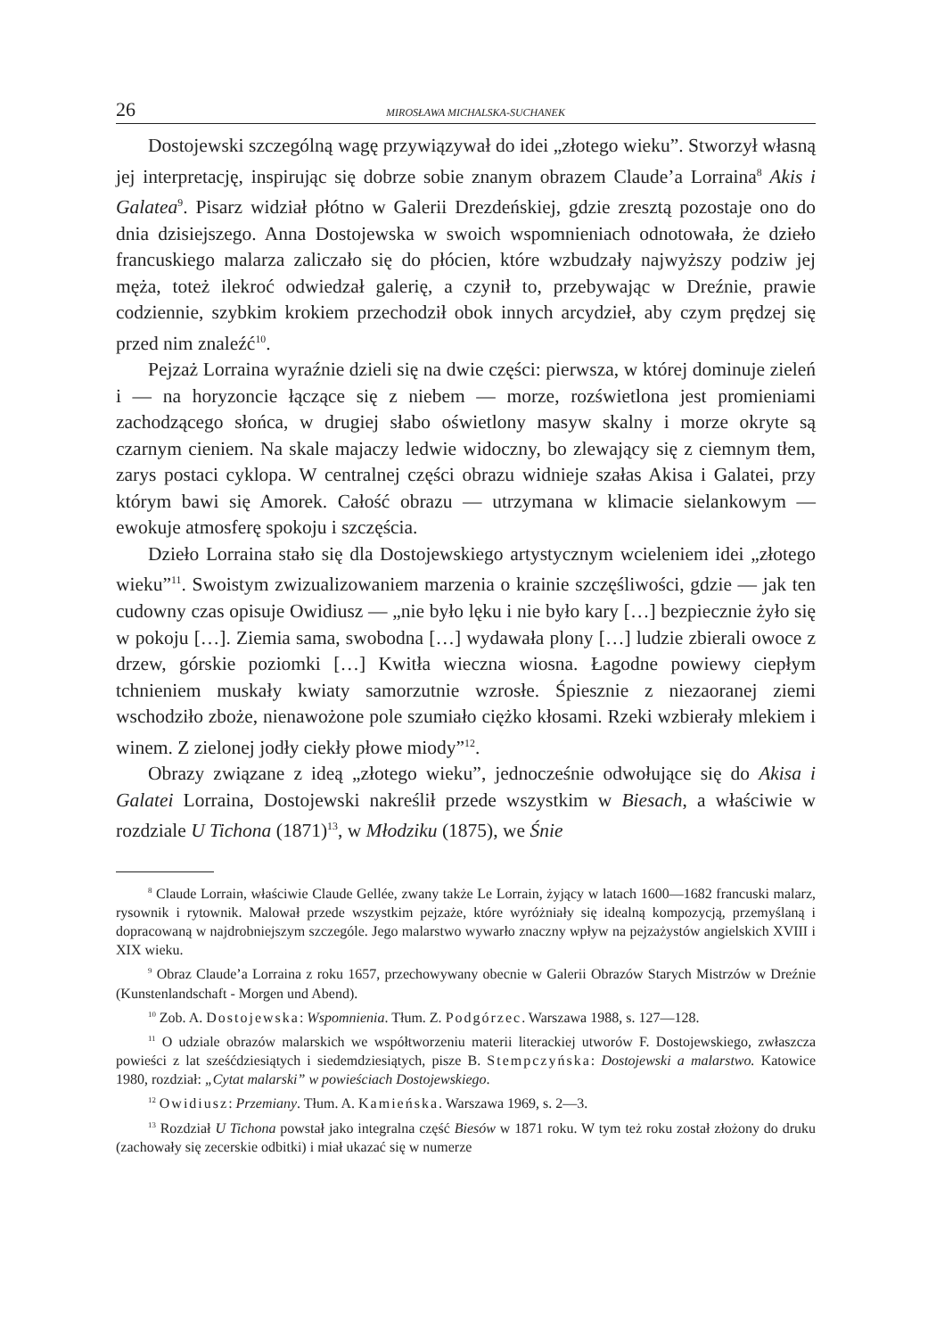26 MIROSŁAWA MICHALSKA-SUCHANEK
Dostojewski szczególną wagę przywiązywał do idei „złotego wieku”. Stworzył własną jej interpretację, inspirując się dobrze sobie znanym obrazem Claude’a Lorraina<sup>8</sup> Akis i Galatea<sup>9</sup>. Pisarz widział płótno w Galerii Drezdeńskiej, gdzie zresztą pozostaje ono do dnia dzisiejszego. Anna Dostojewska w swoich wspomnieniach odnotowała, że dzieło francuskiego malarza zaliczało się do płócien, które wzbudzały najwyższy podziw jej męża, toteż ilekroć odwiedzał galerię, a czynił to, przebywając w Dreźnie, prawie codziennie, szybkim krokiem przechodził obok innych arcydzieł, aby czym prędzej się przed nim znaleźć<sup>10</sup>.
Pejzaż Lorraina wyraźnie dzieli się na dwie części: pierwsza, w której dominuje zieleń i — na horyzoncie łączące się z niebem — morze, rozświetlona jest promieniami zachodzącego słońca, w drugiej słabo oświetlony masyw skalny i morze okryte są czarnym cieniem. Na skale majaczy ledwie widoczny, bo zlewający się z ciemnym tłem, zarys postaci cyklopa. W centralnej części obrazu widnieje szałas Akisa i Galatei, przy którym bawi się Amorek. Całość obrazu — utrzymana w klimacie sielankowym — ewokuje atmosferę spokoju i szczęścia.
Dzieło Lorraina stało się dla Dostojewskiego artystycznym wcieleniem idei „złotego wieku”<sup>11</sup>. Swoistym zwizualizowaniem marzenia o krainie szczęśliwości, gdzie — jak ten cudowny czas opisuje Owidiusz — „nie było lęku i nie było kary […] bezpiecznie żyło się w pokoju […]. Ziemia sama, swobodna […] wydawała plony […] ludzie zbierali owoce z drzew, górskie poziomki […] Kwitła wieczna wiosna. Łagodne powiewy ciepłym tchnieniem muskały kwiaty samorzutnie wzrosłe. Śpiesznie z niezaoranej ziemi wschodziło zboże, nienawożone pole szumiało ciężko kłosami. Rzeki wzbierały mlekiem i winem. Z zielonej jodły ciekły płowe miody”<sup>12</sup>.
Obrazy związane z ideą „złotego wieku”, jednocześnie odwołujące się do Akisa i Galatei Lorraina, Dostojewski nakreślił przede wszystkim w Biesach, a właściwie w rozdziale U Tichona (1871)<sup>13</sup>, w Młodziku (1875), we Śnie
<sup>8</sup> Claude Lorrain, właściwie Claude Gellée, zwany także Le Lorrain, żyjący w latach 1600—1682 francuski malarz, rysownik i rytownik. Malował przede wszystkim pejzaże, które wyróżniały się idealną kompozycją, przemyślaną i dopracowaną w najdrobniejszym szczególe. Jego malarstwo wywarło znaczny wpływ na pejzażystów angielskich XVIII i XIX wieku.
<sup>9</sup> Obraz Claude’a Lorraina z roku 1657, przechowywany obecnie w Galerii Obrazów Starych Mistrzów w Dreźnie (Kunstenlandschaft - Morgen und Abend).
<sup>10</sup> Zob. A. Dostojewska: Wspomnienia. Tłum. Z. Podgórzec. Warszawa 1988, s. 127—128.
<sup>11</sup> O udziale obrazów malarskich we współtworzeniu materii literackiej utworów F. Dostojewskiego, zwłaszcza powieści z lat sześćdziesiątych i siedemdziesiątych, pisze B. Stempczyńska: Dostojewski a malarstwo. Katowice 1980, rozdział: „Cytat malarski” w powieściach Dostojewskiego.
<sup>12</sup> Owidiusz: Przemiany. Tłum. A. Kamieńska. Warszawa 1969, s. 2—3.
<sup>13</sup> Rozdział U Tichona powstał jako integralna część Biesów w 1871 roku. W tym też roku został złożony do druku (zachowały się zecerskie odbitki) i miał ukazać się w numerze